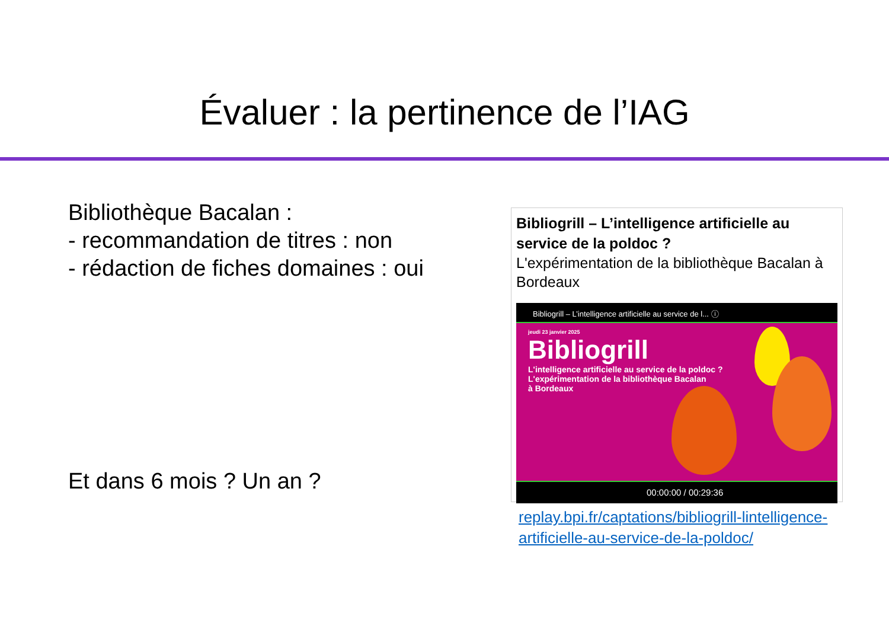Évaluer : la pertinence de l’IAG
Bibliothèque Bacalan :
- recommandation de titres : non
- rédaction de fiches domaines : oui
Et dans 6 mois ? Un an ?
Bibliogrill – L’intelligence artificielle au service de la poldoc ?
L'expérimentation de la bibliothèque Bacalan à Bordeaux
Bibliogrill – L’intelligence artificielle au service de l... ⓘ
jeudi 23 janvier 2025
Bibliogrill
L'intelligence artificielle au service de la poldoc ?
L'expérimentation de la bibliothèque Bacalan
à Bordeaux
00:00:00 / 00:29:36
replay.bpi.fr/captations/bibliogrill-lintelligence-artificielle-au-service-de-la-poldoc/